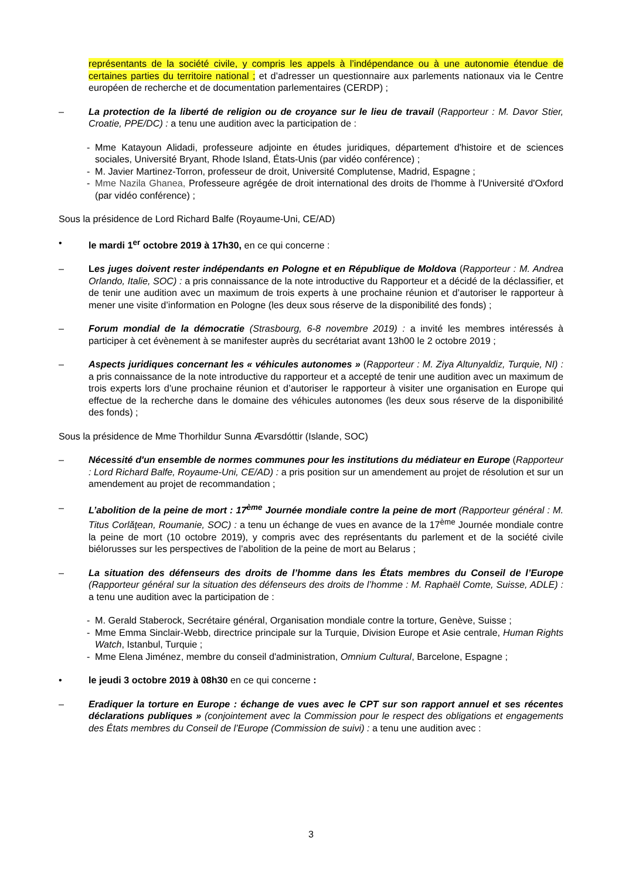représentants de la société civile, y compris les appels à l’indépendance ou à une autonomie étendue de certaines parties du territoire national ; et d’adresser un questionnaire aux parlements nationaux via le Centre européen de recherche et de documentation parlementaires (CERDP) ;
– La protection de la liberté de religion ou de croyance sur le lieu de travail (Rapporteur : M. Davor Stier, Croatie, PPE/DC) : a tenu une audition avec la participation de :
- Mme Katayoun Alidadi, professeure adjointe en études juridiques, département d'histoire et de sciences sociales, Université Bryant, Rhode Island, États-Unis (par vidéo conférence) ;
- M. Javier Martinez-Torron, professeur de droit, Université Complutense, Madrid, Espagne ;
- Mme Nazila Ghanea, Professeure agrégée de droit international des droits de l'homme à l'Université d'Oxford (par vidéo conférence) ;
Sous la présidence de Lord Richard Balfe (Royaume-Uni, CE/AD)
• le mardi 1<sup>er</sup> octobre 2019 à 17h30, en ce qui concerne :
– Les juges doivent rester indépendants en Pologne et en République de Moldova (Rapporteur : M. Andrea Orlando, Italie, SOC) : a pris connaissance de la note introductive du Rapporteur et a décidé de la déclassifier, et de tenir une audition avec un maximum de trois experts à une prochaine réunion et d’autoriser le rapporteur à mener une visite d’information en Pologne (les deux sous réserve de la disponibilité des fonds) ;
– Forum mondial de la démocratie (Strasbourg, 6-8 novembre 2019) : a invité les membres intéressés à participer à cet évènement à se manifester auprès du secrétariat avant 13h00 le 2 octobre 2019 ;
– Aspects juridiques concernant les « véhicules autonomes » (Rapporteur : M. Ziya Altunyaldiz, Turquie, NI) : a pris connaissance de la note introductive du rapporteur et a accepté de tenir une audition avec un maximum de trois experts lors d’une prochaine réunion et d’autoriser le rapporteur à visiter une organisation en Europe qui effectue de la recherche dans le domaine des véhicules autonomes (les deux sous réserve de la disponibilité des fonds) ;
Sous la présidence de Mme Thorhildur Sunna Ævarsdóttir (Islande, SOC)
– Nécessité d'un ensemble de normes communes pour les institutions du médiateur en Europe (Rapporteur : Lord Richard Balfe, Royaume-Uni, CE/AD) : a pris position sur un amendement au projet de résolution et sur un amendement au projet de recommandation ;
– L’abolition de la peine de mort : 17<sup>ème</sup> Journée mondiale contre la peine de mort (Rapporteur général : M. Titus Corlăţean, Roumanie, SOC) : a tenu un échange de vues en avance de la 17<sup>ème</sup> Journée mondiale contre la peine de mort (10 octobre 2019), y compris avec des représentants du parlement et de la société civile biélorusses sur les perspectives de l’abolition de la peine de mort au Belarus ;
– La situation des défenseurs des droits de l’homme dans les États membres du Conseil de l’Europe (Rapporteur général sur la situation des défenseurs des droits de l’homme : M. Raphaël Comte, Suisse, ADLE) : a tenu une audition avec la participation de :
- M. Gerald Staberock, Secrétaire général, Organisation mondiale contre la torture, Genève, Suisse ;
- Mme Emma Sinclair-Webb, directrice principale sur la Turquie, Division Europe et Asie centrale, Human Rights Watch, Istanbul, Turquie ;
- Mme Elena Jiménez, membre du conseil d'administration, Omnium Cultural, Barcelone, Espagne ;
• le jeudi 3 octobre 2019 à 08h30 en ce qui concerne :
– Eradiquer la torture en Europe : échange de vues avec le CPT sur son rapport annuel et ses récentes déclarations publiques » (conjointement avec la Commission pour le respect des obligations et engagements des États membres du Conseil de l’Europe (Commission de suivi) : a tenu une audition avec :
3